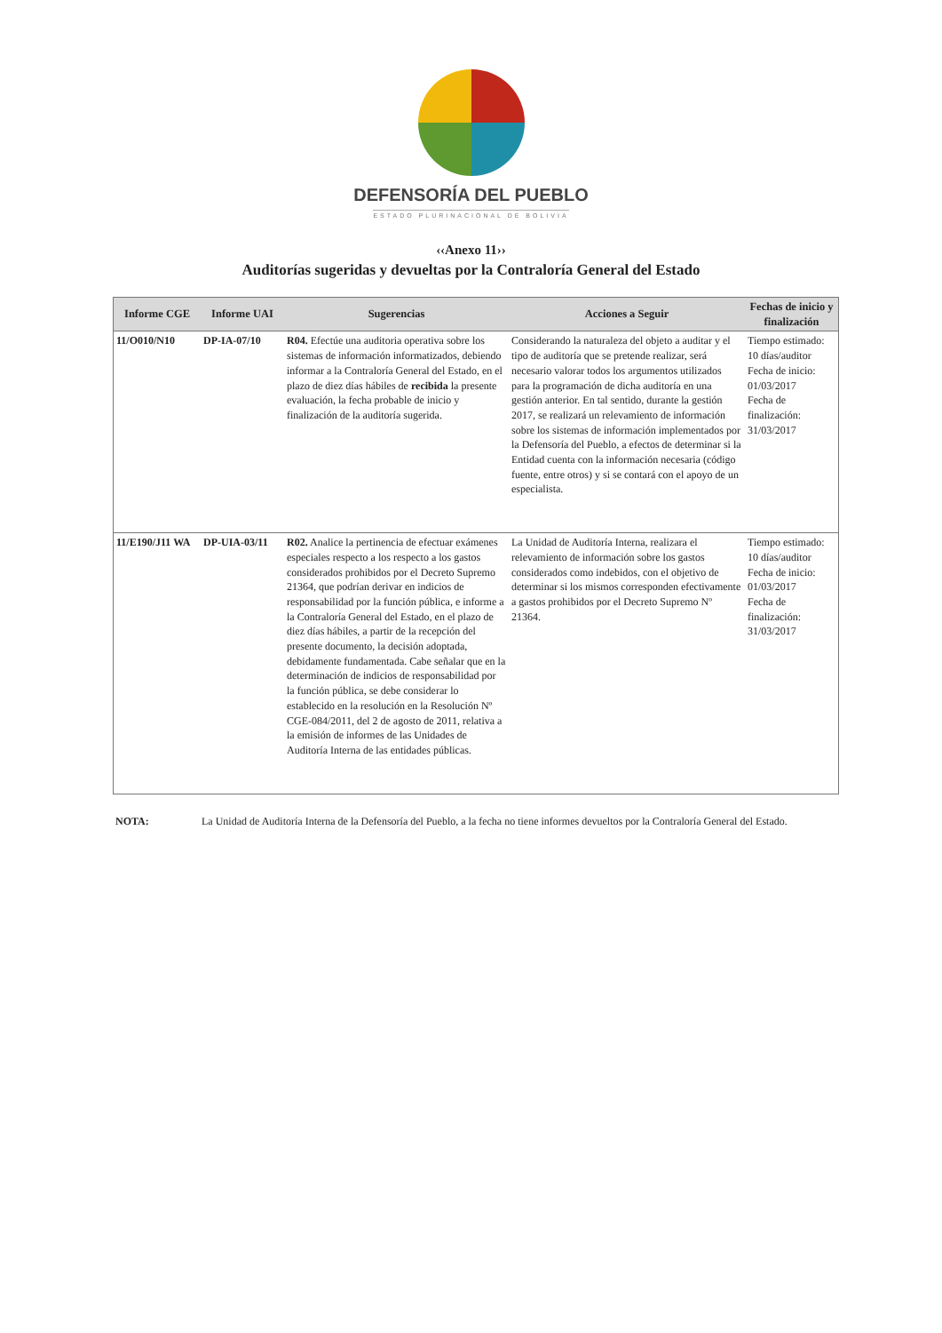DEFENSORÍA DEL PUEBLO
ESTADO PLURINACIONAL DE BOLIVIA
‹‹Anexo 11››
Auditorías sugeridas y devueltas por la Contraloría General del Estado
| Informe CGE | Informe UAI | Sugerencias | Acciones a Seguir | Fechas de inicio y finalización |
| --- | --- | --- | --- | --- |
| 11/O010/N10 | DP-IA-07/10 | R04. Efectúe una auditoria operativa sobre los sistemas de información informatizados, debiendo informar a la Contraloría General del Estado, en el plazo de diez días hábiles de recibida la presente evaluación, la fecha probable de inicio y finalización de la auditoría sugerida. | Considerando la naturaleza del objeto a auditar y el tipo de auditoría que se pretende realizar, será necesario valorar todos los argumentos utilizados para la programación de dicha auditoría en una gestión anterior. En tal sentido, durante la gestión 2017, se realizará un relevamiento de información sobre los sistemas de información implementados por la Defensoría del Pueblo, a efectos de determinar si la Entidad cuenta con la información necesaria (código fuente, entre otros) y si se contará con el apoyo de un especialista. | Tiempo estimado: 10 días/auditor Fecha de inicio: 01/03/2017 Fecha de finalización: 31/03/2017 |
| 11/E190/J11 WA | DP-UIA-03/11 | R02. Analice la pertinencia de efectuar exámenes especiales respecto a los respecto a los gastos considerados prohibidos por el Decreto Supremo 21364, que podrían derivar en indicios de responsabilidad por la función pública, e informe a la Contraloría General del Estado, en el plazo de diez días hábiles, a partir de la recepción del presente documento, la decisión adoptada, debidamente fundamentada. Cabe señalar que en la determinación de indicios de responsabilidad por la función pública, se debe considerar lo establecido en la resolución en la Resolución Nº CGE-084/2011, del 2 de agosto de 2011, relativa a la emisión de informes de las Unidades de Auditoría Interna de las entidades públicas. | La Unidad de Auditoría Interna, realizara el relevamiento de información sobre los gastos considerados como indebidos, con el objetivo de determinar si los mismos corresponden efectivamente a gastos prohibidos por el Decreto Supremo Nº 21364. | Tiempo estimado: 10 días/auditor Fecha de inicio: 01/03/2017 Fecha de finalización: 31/03/2017 |
NOTA: La Unidad de Auditoría Interna de la Defensoría del Pueblo, a la fecha no tiene informes devueltos por la Contraloría General del Estado.